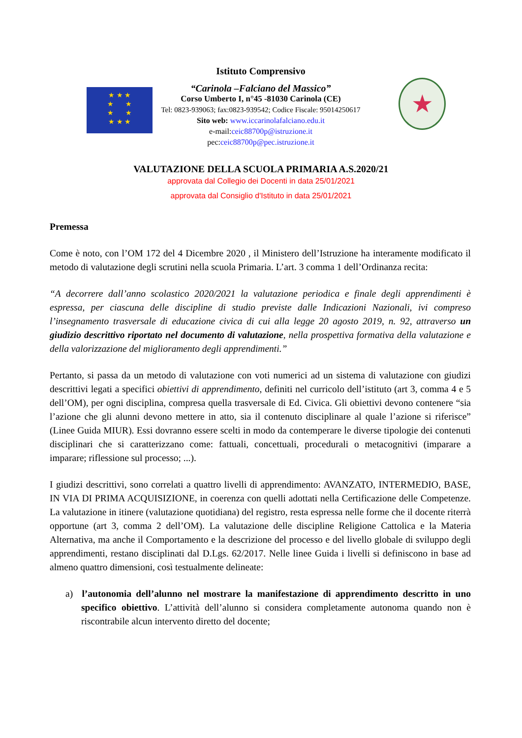★ ★ ★
★ ★
★ ★
★ ★ ★
Istituto Comprensivo
“Carinola –Falciano del Massico”
Corso Umberto I, n°45 -81030 Carinola (CE)
Tel: 0823-939063; fax:0823-939542; Codice Fiscale: 95014250617
Sito web: www.iccarinolafalciano.edu.it
e-mail:ceic88700p@istruzione.it
pec:ceic88700p@pec.istruzione.it
★
VALUTAZIONE DELLA SCUOLA PRIMARIA A.S.2020/21
approvata dal Collegio dei Docenti in data 25/01/2021
approvata dal Consiglio d'Istituto in data 25/01/2021
Premessa
Come è noto, con l’OM 172 del 4 Dicembre 2020 , il Ministero dell’Istruzione ha interamente modificato il metodo di valutazione degli scrutini nella scuola Primaria. L’art. 3 comma 1 dell’Ordinanza recita:
“A decorrere dall’anno scolastico 2020/2021 la valutazione periodica e finale degli apprendimenti è espressa, per ciascuna delle discipline di studio previste dalle Indicazioni Nazionali, ivi compreso l’insegnamento trasversale di educazione civica di cui alla legge 20 agosto 2019, n. 92, attraverso un giudizio descrittivo riportato nel documento di valutazione, nella prospettiva formativa della valutazione e della valorizzazione del miglioramento degli apprendimenti.”
Pertanto, si passa da un metodo di valutazione con voti numerici ad un sistema di valutazione con giudizi descrittivi legati a specifici obiettivi di apprendimento, definiti nel curricolo dell’istituto (art 3, comma 4 e 5 dell’OM), per ogni disciplina, compresa quella trasversale di Ed. Civica. Gli obiettivi devono contenere “sia l’azione che gli alunni devono mettere in atto, sia il contenuto disciplinare al quale l’azione si riferisce” (Linee Guida MIUR). Essi dovranno essere scelti in modo da contemperare le diverse tipologie dei contenuti disciplinari che si caratterizzano come: fattuali, concettuali, procedurali o metacognitivi (imparare a imparare; riflessione sul processo; ...).
I giudizi descrittivi, sono correlati a quattro livelli di apprendimento: AVANZATO, INTERMEDIO, BASE, IN VIA DI PRIMA ACQUISIZIONE, in coerenza con quelli adottati nella Certificazione delle Competenze. La valutazione in itinere (valutazione quotidiana) del registro, resta espressa nelle forme che il docente riterrà opportune (art 3, comma 2 dell’OM). La valutazione delle discipline Religione Cattolica e la Materia Alternativa, ma anche il Comportamento e la descrizione del processo e del livello globale di sviluppo degli apprendimenti, restano disciplinati dal D.Lgs. 62/2017. Nelle linee Guida i livelli si definiscono in base ad almeno quattro dimensioni, così testualmente delineate:
a) l’autonomia dell’alunno nel mostrare la manifestazione di apprendimento descritto in uno specifico obiettivo. L’attività dell’alunno si considera completamente autonoma quando non è riscontrabile alcun intervento diretto del docente;